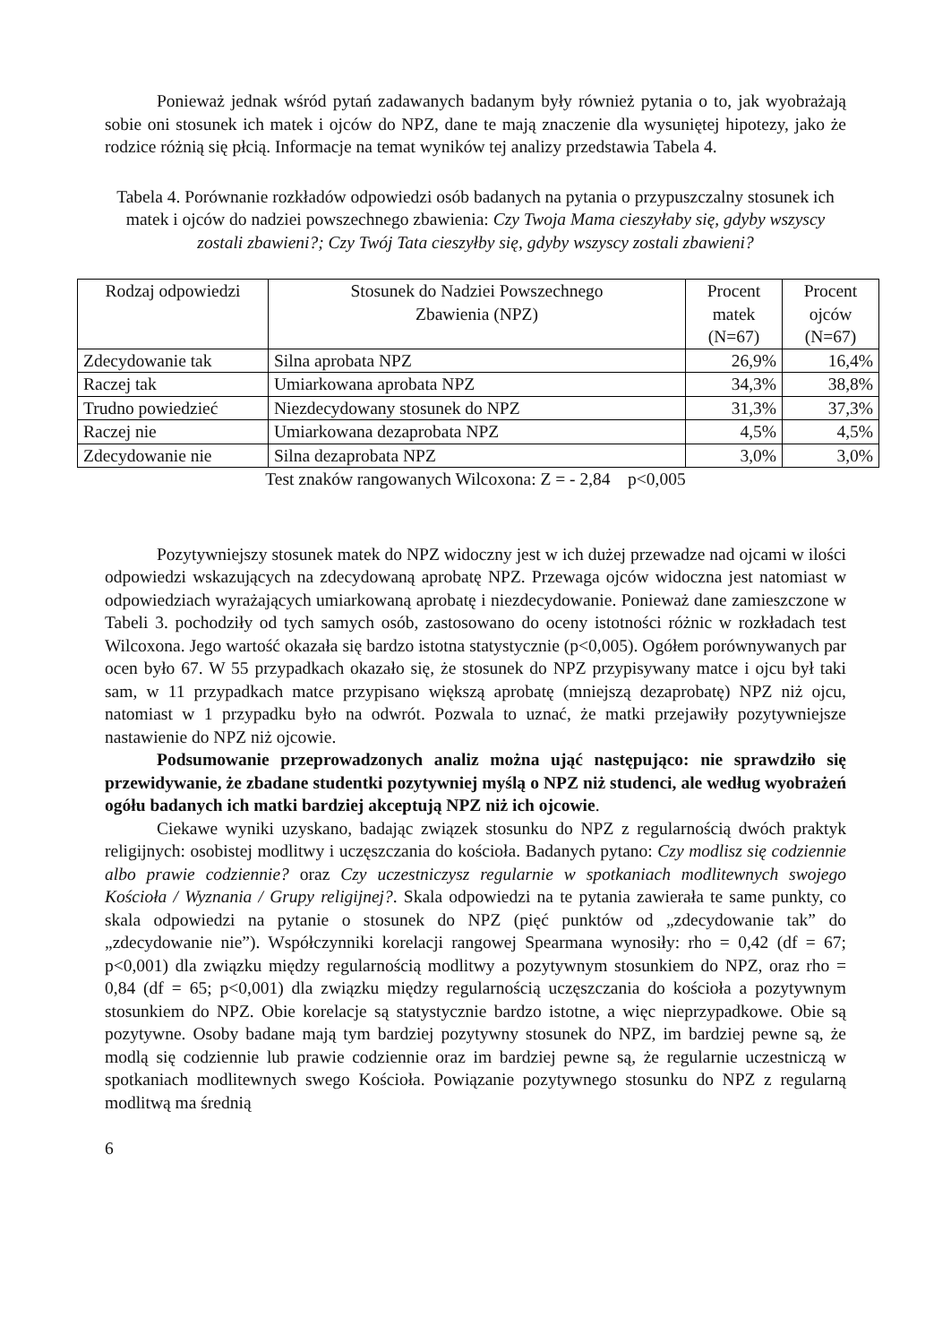Ponieważ jednak wśród pytań zadawanych badanym były również pytania o to, jak wyobrażają sobie oni stosunek ich matek i ojców do NPZ, dane te mają znaczenie dla wysuniętej hipotezy, jako że rodzice różnią się płcią. Informacje na temat wyników tej analizy przedstawia Tabela 4.
Tabela 4. Porównanie rozkładów odpowiedzi osób badanych na pytania o przypuszczalny stosunek ich matek i ojców do nadziei powszechnego zbawienia: Czy Twoja Mama cieszyłaby się, gdyby wszyscy zostali zbawieni?; Czy Twój Tata cieszyłby się, gdyby wszyscy zostali zbawieni?
| Rodzaj odpowiedzi | Stosunek do Nadziei Powszechnego Zbawienia (NPZ) | Procent matek (N=67) | Procent ojców (N=67) |
| Zdecydowanie tak | Silna aprobata NPZ | 26,9% | 16,4% |
| Raczej tak | Umiarkowana aprobata NPZ | 34,3% | 38,8% |
| Trudno powiedzieć | Niezdecydowany stosunek do NPZ | 31,3% | 37,3% |
| Raczej nie | Umiarkowana dezaprobata NPZ | 4,5% | 4,5% |
| Zdecydowanie nie | Silna dezaprobata NPZ | 3,0% | 3,0% |
Test znaków rangowanych Wilcoxona: Z = - 2,84 p<0,005
Pozytywniejszy stosunek matek do NPZ widoczny jest w ich dużej przewadze nad ojcami w ilości odpowiedzi wskazujących na zdecydowaną aprobatę NPZ. Przewaga ojców widoczna jest natomiast w odpowiedziach wyrażających umiarkowaną aprobatę i niezdecydowanie. Ponieważ dane zamieszczone w Tabeli 3. pochodziły od tych samych osób, zastosowano do oceny istotności różnic w rozkładach test Wilcoxona. Jego wartość okazała się bardzo istotna statystycznie (p<0,005). Ogółem porównywanych par ocen było 67. W 55 przypadkach okazało się, że stosunek do NPZ przypisywany matce i ojcu był taki sam, w 11 przypadkach matce przypisano większą aprobatę (mniejszą dezaprobatę) NPZ niż ojcu, natomiast w 1 przypadku było na odwrót. Pozwala to uznać, że matki przejawiły pozytywniejsze nastawienie do NPZ niż ojcowie.
Podsumowanie przeprowadzonych analiz można ująć następująco: nie sprawdziło się przewidywanie, że zbadane studentki pozytywniej myślą o NPZ niż studenci, ale według wyobrażeń ogółu badanych ich matki bardziej akceptują NPZ niż ich ojcowie.
Ciekawe wyniki uzyskano, badając związek stosunku do NPZ z regularnością dwóch praktyk religijnych: osobistej modlitwy i uczęszczania do kościoła. Badanych pytano: Czy modlisz się codziennie albo prawie codziennie? oraz Czy uczestniczysz regularnie w spotkaniach modlitewnych swojego Kościoła / Wyznania / Grupy religijnej?. Skala odpowiedzi na te pytania zawierała te same punkty, co skala odpowiedzi na pytanie o stosunek do NPZ (pięć punktów od „zdecydowanie tak” do „zdecydowanie nie”). Współczynniki korelacji rangowej Spearmana wynosiły: rho = 0,42 (df = 67; p<0,001) dla związku między regularnością modlitwy a pozytywnym stosunkiem do NPZ, oraz rho = 0,84 (df = 65; p<0,001) dla związku między regularnością uczęszczania do kościoła a pozytywnym stosunkiem do NPZ. Obie korelacje są statystycznie bardzo istotne, a więc nieprzypadkowe. Obie są pozytywne. Osoby badane mają tym bardziej pozytywny stosunek do NPZ, im bardziej pewne są, że modlą się codziennie lub prawie codziennie oraz im bardziej pewne są, że regularnie uczestniczą w spotkaniach modlitewnych swego Kościoła. Powiązanie pozytywnego stosunku do NPZ z regularną modlitwą ma średnią
6